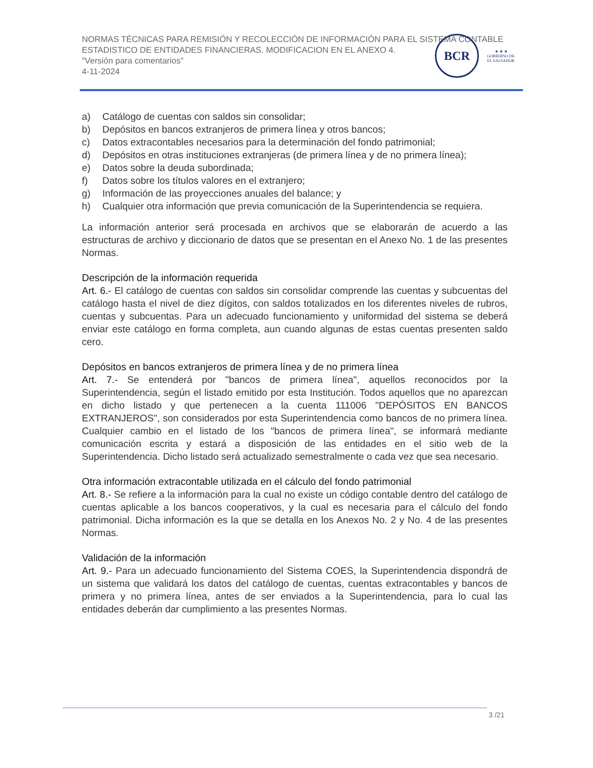NORMAS TÉCNICAS PARA REMISIÓN Y RECOLECCIÓN DE INFORMACIÓN PARA EL SISTEMA CONTABLE ESTADISTICO DE ENTIDADES FINANCIERAS. MODIFICACION EN EL ANEXO 4.
"Versión para comentarios"
4-11-2024
BCR
★ ★ ★
GOBIERNO DE
EL SALVADOR
a) Catálogo de cuentas con saldos sin consolidar;
b) Depósitos en bancos extranjeros de primera línea y otros bancos;
c) Datos extracontables necesarios para la determinación del fondo patrimonial;
d) Depósitos en otras instituciones extranjeras (de primera línea y de no primera línea);
e) Datos sobre la deuda subordinada;
f) Datos sobre los títulos valores en el extranjero;
g) Información de las proyecciones anuales del balance; y
h) Cualquier otra información que previa comunicación de la Superintendencia se requiera.
La información anterior será procesada en archivos que se elaborarán de acuerdo a las estructuras de archivo y diccionario de datos que se presentan en el Anexo No. 1 de las presentes Normas.
Descripción de la información requerida
Art. 6.- El catálogo de cuentas con saldos sin consolidar comprende las cuentas y subcuentas del catálogo hasta el nivel de diez dígitos, con saldos totalizados en los diferentes niveles de rubros, cuentas y subcuentas. Para un adecuado funcionamiento y uniformidad del sistema se deberá enviar este catálogo en forma completa, aun cuando algunas de estas cuentas presenten saldo cero.
Depósitos en bancos extranjeros de primera línea y de no primera línea
Art. 7.- Se entenderá por "bancos de primera línea", aquellos reconocidos por la Superintendencia, según el listado emitido por esta Institución. Todos aquellos que no aparezcan en dicho listado y que pertenecen a la cuenta 111006 "DEPÓSITOS EN BANCOS EXTRANJEROS", son considerados por esta Superintendencia como bancos de no primera línea. Cualquier cambio en el listado de los "bancos de primera línea", se informará mediante comunicación escrita y estará a disposición de las entidades en el sitio web de la Superintendencia. Dicho listado será actualizado semestralmente o cada vez que sea necesario.
Otra información extracontable utilizada en el cálculo del fondo patrimonial
Art. 8.- Se refiere a la información para la cual no existe un código contable dentro del catálogo de cuentas aplicable a los bancos cooperativos, y la cual es necesaria para el cálculo del fondo patrimonial. Dicha información es la que se detalla en los Anexos No. 2 y No. 4 de las presentes Normas.
Validación de la información
Art. 9.- Para un adecuado funcionamiento del Sistema COES, la Superintendencia dispondrá de un sistema que validará los datos del catálogo de cuentas, cuentas extracontables y bancos de primera y no primera línea, antes de ser enviados a la Superintendencia, para lo cual las entidades deberán dar cumplimiento a las presentes Normas.
3 /21